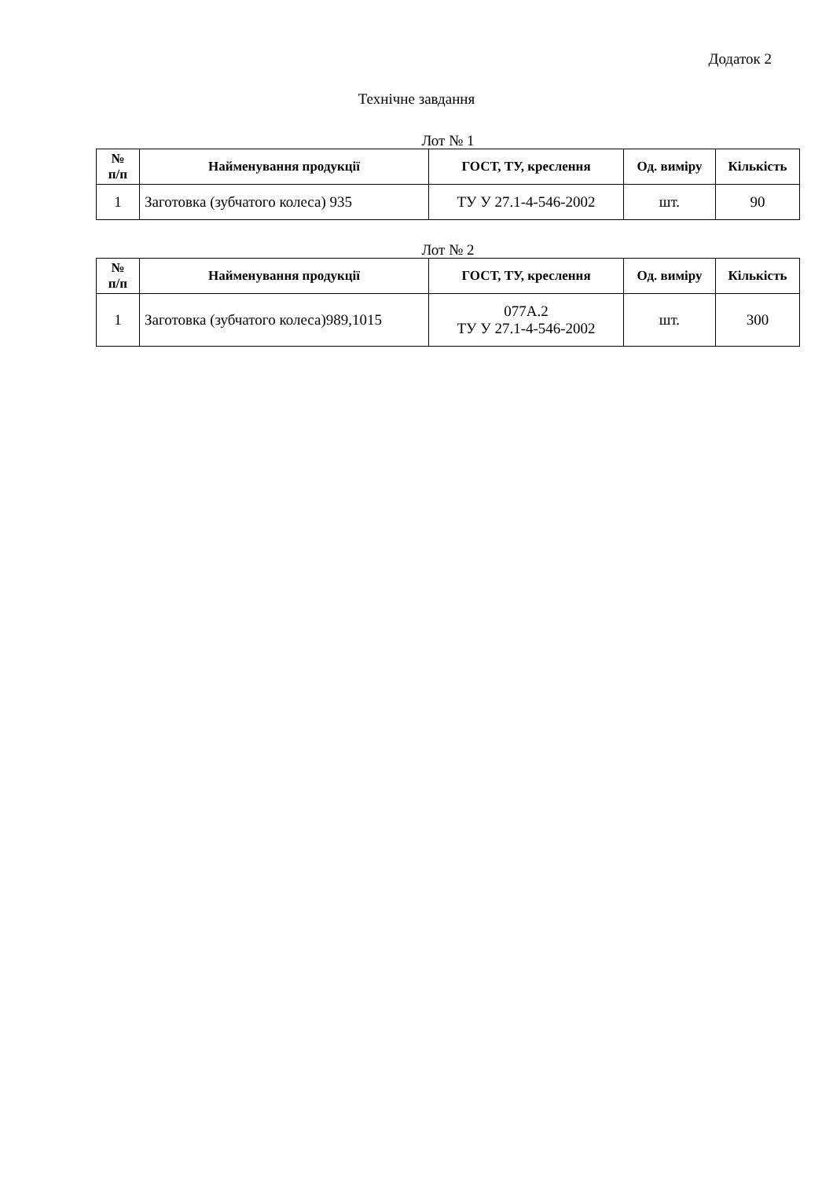Додаток 2
Технічне завдання
Лот № 1
| № п/п | Найменування продукції | ГОСТ, ТУ, креслення | Од. виміру | Кількість |
| --- | --- | --- | --- | --- |
| 1 | Заготовка (зубчатого колеса) 935 | ТУ У 27.1-4-546-2002 | шт. | 90 |
Лот № 2
| № п/п | Найменування продукції | ГОСТ, ТУ, креслення | Од. виміру | Кількість |
| --- | --- | --- | --- | --- |
| 1 | Заготовка (зубчатого колеса)989,1015 | 077А.2 ТУ У 27.1-4-546-2002 | шт. | 300 |